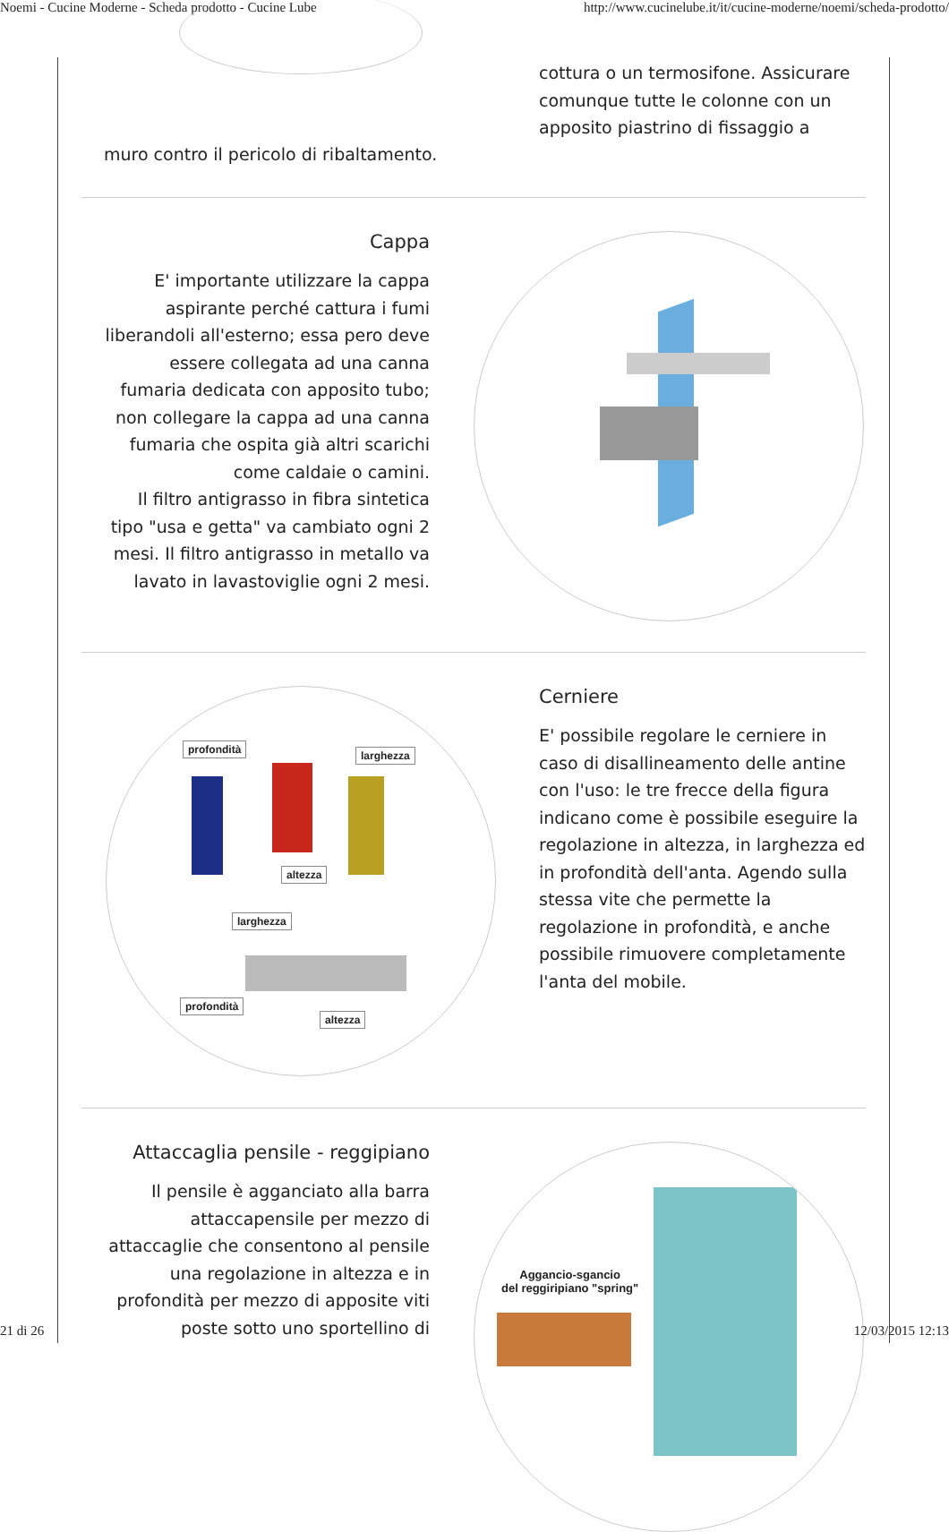Noemi - Cucine Moderne - Scheda prodotto - Cucine Lube http://www.cucinelube.it/it/cucine-moderne/noemi/scheda-prodotto/
cottura o un termosifone. Assicurare comunque tutte le colonne con un apposito piastrino di fissaggio a
muro contro il pericolo di ribaltamento.
Cappa
E' importante utilizzare la cappa aspirante perché cattura i fumi liberandoli all'esterno; essa pero deve essere collegata ad una canna fumaria dedicata con apposito tubo; non collegare la cappa ad una canna fumaria che ospita già altri scarichi come caldaie o camini.
Il filtro antigrasso in fibra sintetica tipo "usa e getta" va cambiato ogni 2 mesi. Il filtro antigrasso in metallo va lavato in lavastoviglie ogni 2 mesi.
profondità larghezza
altezza
larghezza
profondità
altezza
Cerniere
E' possibile regolare le cerniere in caso di disallineamento delle antine con l'uso: le tre frecce della figura indicano come è possibile eseguire la regolazione in altezza, in larghezza ed in profondità dell'anta. Agendo sulla stessa vite che permette la regolazione in profondità, e anche possibile rimuovere completamente l'anta del mobile.
Attaccaglia pensile - reggipiano
Il pensile è agganciato alla barra attaccapensile per mezzo di attaccaglie che consentono al pensile una regolazione in altezza e in profondità per mezzo di apposite viti poste sotto uno sportellino di
Aggancio-sgancio
del reggiripiano "spring"
21 di 26 12/03/2015 12:13